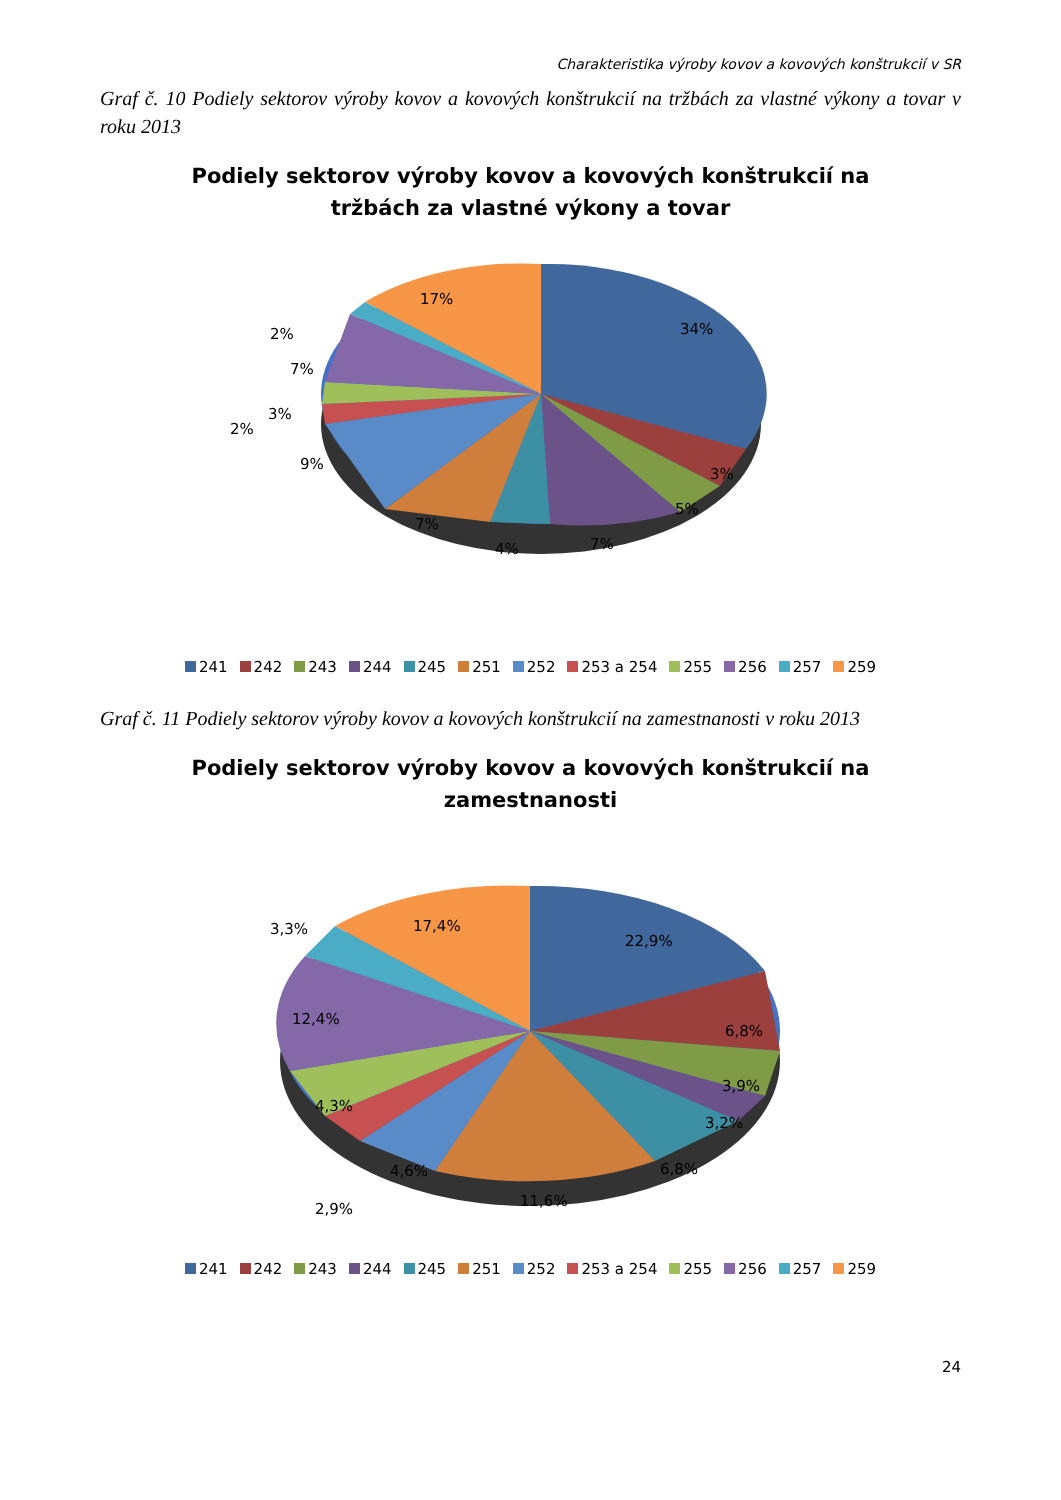Charakteristika výroby kovov a kovových konštrukcií v SR
Graf č. 10 Podiely sektorov výroby kovov a kovových konštrukcií na tržbách za vlastné výkony a tovar v roku 2013
Podiely sektorov výroby kovov a kovových konštrukcií na
tržbách za vlastné výkony a tovar
34%
3%
5%
7%
4%
7%
9%
2%
3%
7%
2%
17%
241 242 243 244 245 251 252 253 a 254 255 256 257 259
Graf č. 11 Podiely sektorov výroby kovov a kovových konštrukcií na zamestnanosti v roku 2013
Podiely sektorov výroby kovov a kovových konštrukcií na
zamestnanosti
22,9%
6,8%
3,9%
3,2%
6,8%
11,6%
4,6%
2,9%
4,3%
12,4%
3,3%
17,4%
241 242 243 244 245 251 252 253 a 254 255 256 257 259
24